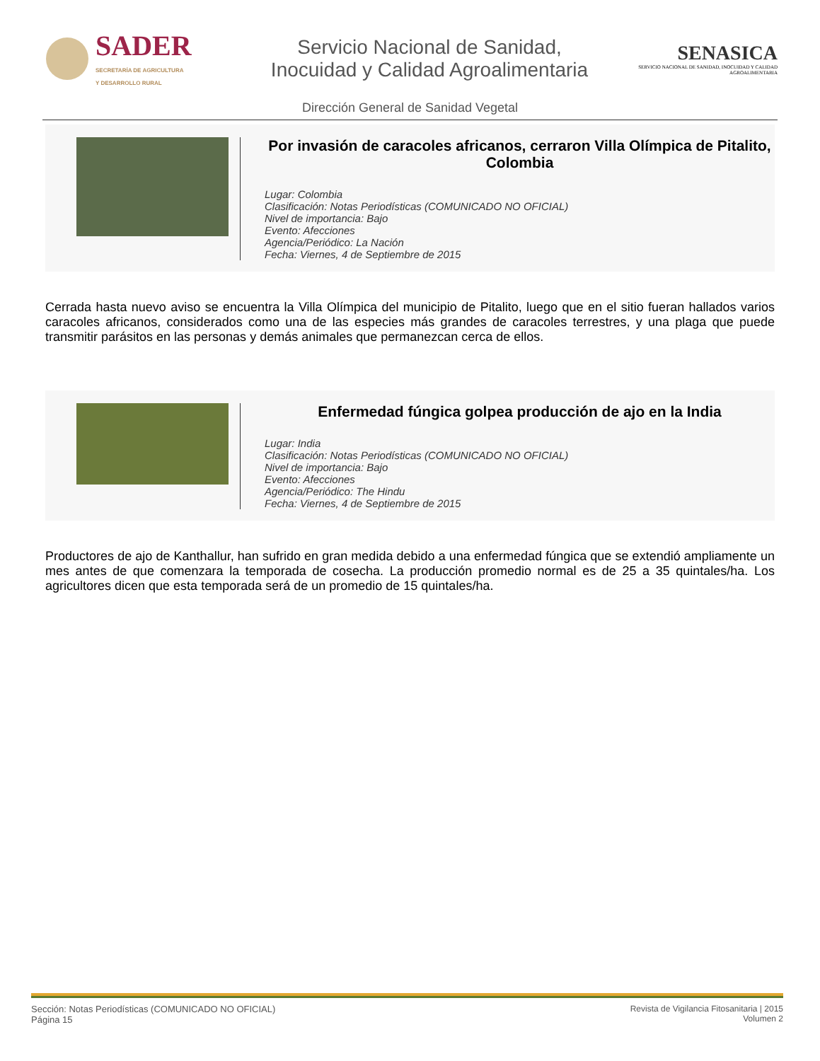SADER
SECRETARÍA DE AGRICULTURA
Y DESARROLLO RURAL
Servicio Nacional de Sanidad,
Inocuidad y Calidad Agroalimentaria
SENASICA
SERVICIO NACIONAL DE SANIDAD, INOCUIDAD Y CALIDAD AGROALIMENTARIA
Dirección General de Sanidad Vegetal
Por invasión de caracoles africanos, cerraron Villa Olímpica de Pitalito, Colombia
Lugar: Colombia
Clasificación: Notas Periodísticas (COMUNICADO NO OFICIAL)
Nivel de importancia: Bajo
Evento: Afecciones
Agencia/Periódico: La Nación
Fecha: Viernes, 4 de Septiembre de 2015
Cerrada hasta nuevo aviso se encuentra la Villa Olímpica del municipio de Pitalito, luego que en el sitio fueran hallados varios caracoles africanos, considerados como una de las especies más grandes de caracoles terrestres, y una plaga que puede transmitir parásitos en las personas y demás animales que permanezcan cerca de ellos.
Enfermedad fúngica golpea producción de ajo en la India
Lugar: India
Clasificación: Notas Periodísticas (COMUNICADO NO OFICIAL)
Nivel de importancia: Bajo
Evento: Afecciones
Agencia/Periódico: The Hindu
Fecha: Viernes, 4 de Septiembre de 2015
Productores de ajo de Kanthallur, han sufrido en gran medida debido a una enfermedad fúngica que se extendió ampliamente un mes antes de que comenzara la temporada de cosecha. La producción promedio normal es de 25 a 35 quintales/ha. Los agricultores dicen que esta temporada será de un promedio de 15 quintales/ha.
Sección: Notas Periodísticas (COMUNICADO NO OFICIAL)
Página 15
Revista de Vigilancia Fitosanitaria | 2015
Volumen 2